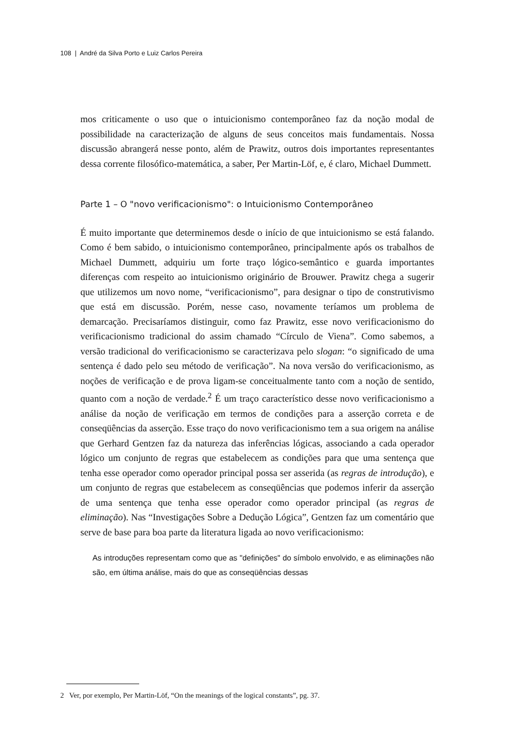108 | André da Silva Porto e Luiz Carlos Pereira
mos criticamente o uso que o intuicionismo contemporâneo faz da noção modal de possibilidade na caracterização de alguns de seus conceitos mais fundamentais. Nossa discussão abrangerá nesse ponto, além de Prawitz, outros dois importantes representantes dessa corrente filosófico-matemática, a saber, Per Martin-Löf, e, é claro, Michael Dummett.
Parte 1 – O "novo verificacionismo": o Intuicionismo Contemporâneo
É muito importante que determinemos desde o início de que intuicionismo se está falando. Como é bem sabido, o intuicionismo contemporâneo, principalmente após os trabalhos de Michael Dummett, adquiriu um forte traço lógico-semântico e guarda importantes diferenças com respeito ao intuicionismo originário de Brouwer. Prawitz chega a sugerir que utilizemos um novo nome, “verificacionismo”, para designar o tipo de construtivismo que está em discussão. Porém, nesse caso, novamente teríamos um problema de demarcação. Precisaríamos distinguir, como faz Prawitz, esse novo verificacionismo do verificacionismo tradicional do assim chamado “Círculo de Viena”. Como sabemos, a versão tradicional do verificacionismo se caracterizava pelo slogan: “o significado de uma sentença é dado pelo seu método de verificação”. Na nova versão do verificacionismo, as noções de verificação e de prova ligam-se conceitualmente tanto com a noção de sentido, quanto com a noção de verdade.<sup>2</sup> É um traço característico desse novo verificacionismo a análise da noção de verificação em termos de condições para a asserção correta e de conseqüências da asserção. Esse traço do novo verificacionismo tem a sua origem na análise que Gerhard Gentzen faz da natureza das inferências lógicas, associando a cada operador lógico um conjunto de regras que estabelecem as condições para que uma sentença que tenha esse operador como operador principal possa ser asserida (as regras de introdução), e um conjunto de regras que estabelecem as conseqüências que podemos inferir da asserção de uma sentença que tenha esse operador como operador principal (as regras de eliminação). Nas “Investigações Sobre a Dedução Lógica”, Gentzen faz um comentário que serve de base para boa parte da literatura ligada ao novo verificacionismo:
As introduções representam como que as "definições" do símbolo envolvido, e as eliminações não são, em última análise, mais do que as conseqüências dessas
2 Ver, por exemplo, Per Martin-Löf, “On the meanings of the logical constants”, pg. 37.